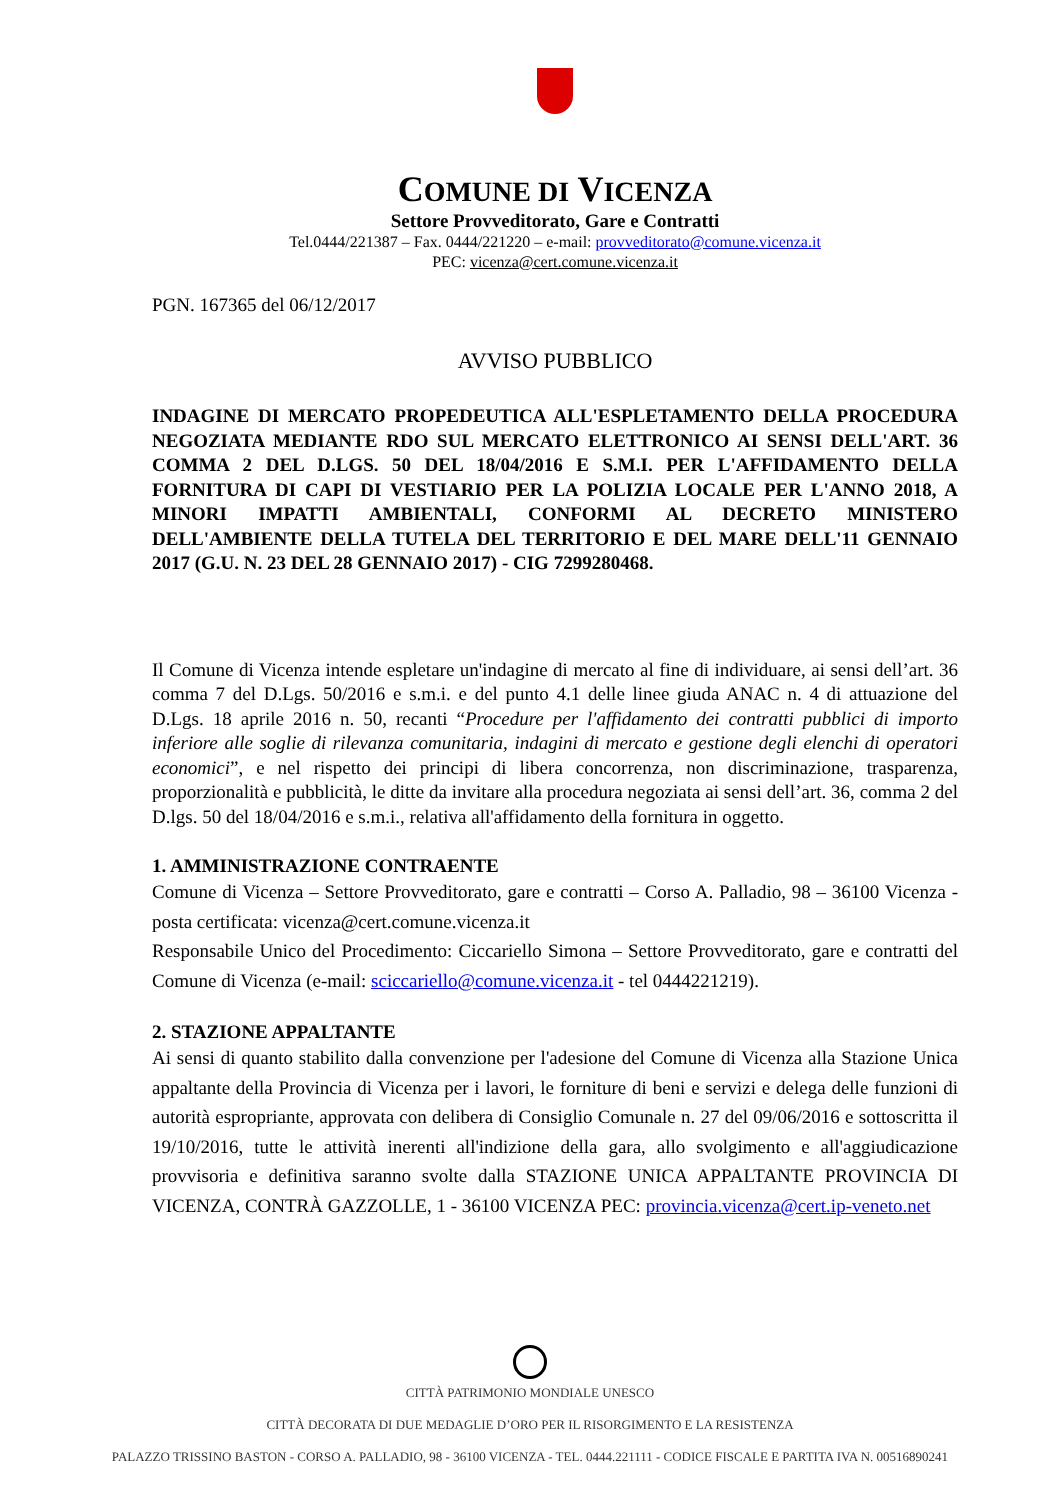COMUNE DI VICENZA
Settore Provveditorato, Gare e Contratti
Tel.0444/221387 – Fax. 0444/221220 – e-mail: provveditorato@comune.vicenza.it
PEC: vicenza@cert.comune.vicenza.it
PGN. 167365 del 06/12/2017
AVVISO PUBBLICO
INDAGINE DI MERCATO PROPEDEUTICA ALL'ESPLETAMENTO DELLA PROCEDURA NEGOZIATA MEDIANTE RDO SUL MERCATO ELETTRONICO AI SENSI DELL'ART. 36 COMMA 2 DEL D.LGS. 50 DEL 18/04/2016 E S.M.I. PER L'AFFIDAMENTO DELLA FORNITURA DI CAPI DI VESTIARIO PER LA POLIZIA LOCALE PER L'ANNO 2018, A MINORI IMPATTI AMBIENTALI, CONFORMI AL DECRETO MINISTERO DELL'AMBIENTE DELLA TUTELA DEL TERRITORIO E DEL MARE DELL'11 GENNAIO 2017 (G.U. N. 23 DEL 28 GENNAIO 2017) - CIG 7299280468.
Il Comune di Vicenza intende espletare un'indagine di mercato al fine di individuare, ai sensi dell’art. 36 comma 7 del D.Lgs. 50/2016 e s.m.i. e del punto 4.1 delle linee giuda ANAC n. 4 di attuazione del D.Lgs. 18 aprile 2016 n. 50, recanti “Procedure per l'affidamento dei contratti pubblici di importo inferiore alle soglie di rilevanza comunitaria, indagini di mercato e gestione degli elenchi di operatori economici”, e nel rispetto dei principi di libera concorrenza, non discriminazione, trasparenza, proporzionalità e pubblicità, le ditte da invitare alla procedura negoziata ai sensi dell’art. 36, comma 2 del D.lgs. 50 del 18/04/2016 e s.m.i., relativa all'affidamento della fornitura in oggetto.
1. AMMINISTRAZIONE CONTRAENTE
Comune di Vicenza – Settore Provveditorato, gare e contratti – Corso A. Palladio, 98 – 36100 Vicenza - posta certificata: vicenza@cert.comune.vicenza.it
Responsabile Unico del Procedimento: Ciccariello Simona – Settore Provveditorato, gare e contratti del Comune di Vicenza (e-mail: sciccariello@comune.vicenza.it - tel 0444221219).
2. STAZIONE APPALTANTE
Ai sensi di quanto stabilito dalla convenzione per l'adesione del Comune di Vicenza alla Stazione Unica appaltante della Provincia di Vicenza per i lavori, le forniture di beni e servizi e delega delle funzioni di autorità espropriante, approvata con delibera di Consiglio Comunale n. 27 del 09/06/2016 e sottoscritta il 19/10/2016, tutte le attività inerenti all'indizione della gara, allo svolgimento e all'aggiudicazione provvisoria e definitiva saranno svolte dalla STAZIONE UNICA APPALTANTE PROVINCIA DI VICENZA, CONTRÀ GAZZOLLE, 1 - 36100 VICENZA PEC: provincia.vicenza@cert.ip-veneto.net
CITTÀ PATRIMONIO MONDIALE UNESCO
CITTÀ DECORATA DI DUE MEDAGLIE D’ORO PER IL RISORGIMENTO E LA RESISTENZA
PALAZZO TRISSINO BASTON - CORSO A. PALLADIO, 98 - 36100 VICENZA - TEL. 0444.221111 - CODICE FISCALE E PARTITA IVA N. 00516890241